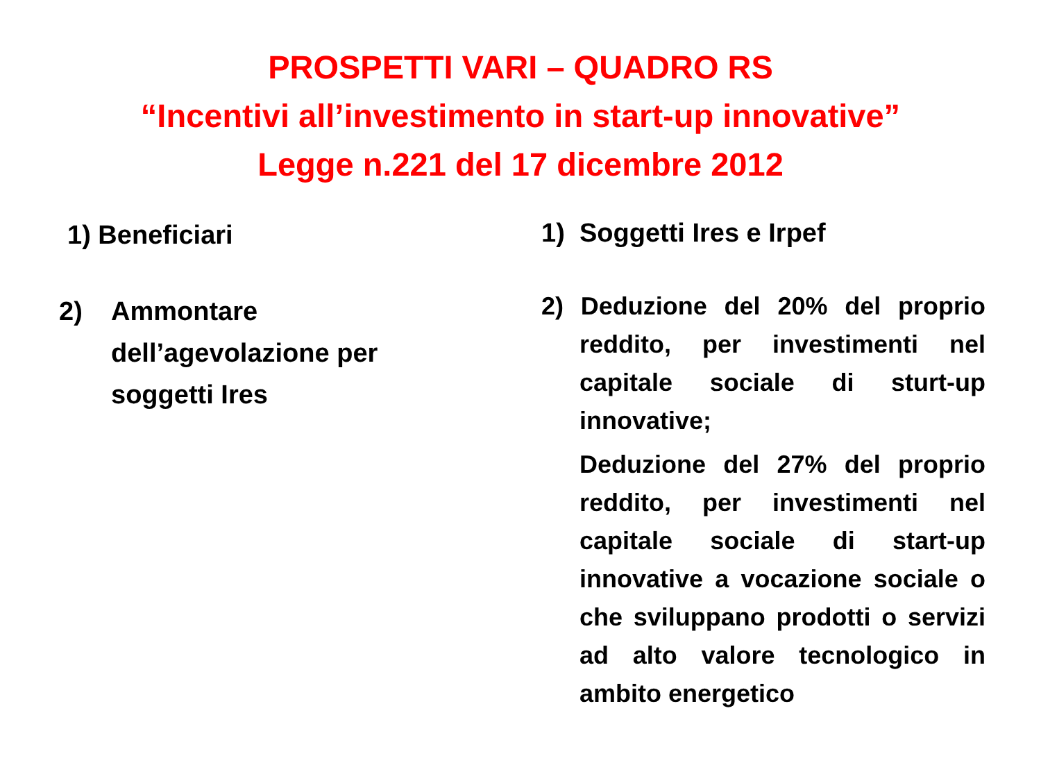PROSPETTI VARI – QUADRO RS
“Incentivi all’investimento in start-up innovative”
Legge n.221 del 17 dicembre 2012
1) Beneficiari
2) Ammontare
dell’agevolazione per
soggetti Ires
1) Soggetti Ires e Irpef
2) Deduzione del 20% del proprio reddito, per investimenti nel capitale sociale di sturt-up innovative;
Deduzione del 27% del proprio reddito, per investimenti nel capitale sociale di start-up innovative a vocazione sociale o che sviluppano prodotti o servizi ad alto valore tecnologico in ambito energetico